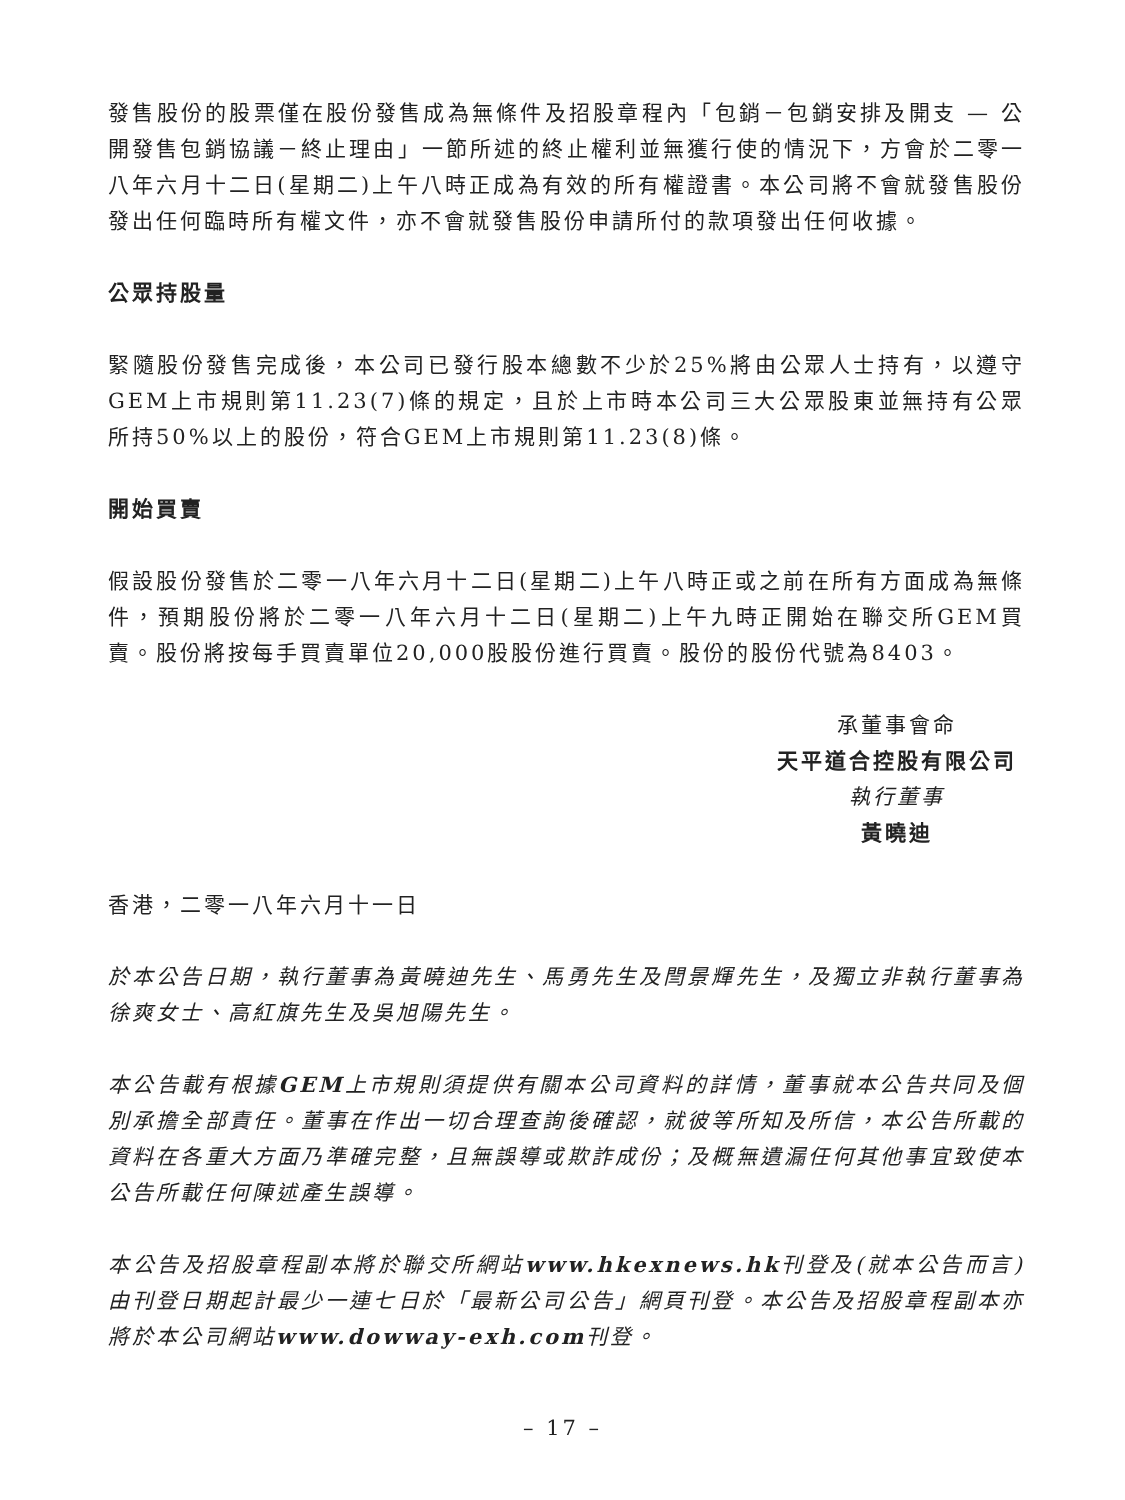發售股份的股票僅在股份發售成為無條件及招股章程內「包銷－包銷安排及開支 — 公開發售包銷協議－終止理由」一節所述的終止權利並無獲行使的情況下，方會於二零一八年六月十二日(星期二)上午八時正成為有效的所有權證書。本公司將不會就發售股份發出任何臨時所有權文件，亦不會就發售股份申請所付的款項發出任何收據。
公眾持股量
緊隨股份發售完成後，本公司已發行股本總數不少於25%將由公眾人士持有，以遵守GEM上市規則第11.23(7)條的規定，且於上市時本公司三大公眾股東並無持有公眾所持50%以上的股份，符合GEM上市規則第11.23(8)條。
開始買賣
假設股份發售於二零一八年六月十二日(星期二)上午八時正或之前在所有方面成為無條件，預期股份將於二零一八年六月十二日(星期二)上午九時正開始在聯交所GEM買賣。股份將按每手買賣單位20,000股股份進行買賣。股份的股份代號為8403。
承董事會命
天平道合控股有限公司
執行董事
黃曉迪
香港，二零一八年六月十一日
於本公告日期，執行董事為黃曉迪先生、馬勇先生及閆景輝先生，及獨立非執行董事為徐爽女士、高紅旗先生及吳旭陽先生。
本公告載有根據GEM上市規則須提供有關本公司資料的詳情，董事就本公告共同及個別承擔全部責任。董事在作出一切合理查詢後確認，就彼等所知及所信，本公告所載的資料在各重大方面乃準確完整，且無誤導或欺詐成份；及概無遺漏任何其他事宜致使本公告所載任何陳述產生誤導。
本公告及招股章程副本將於聯交所網站www.hkexnews.hk刊登及(就本公告而言)由刊登日期起計最少一連七日於「最新公司公告」網頁刊登。本公告及招股章程副本亦將於本公司網站www.dowway-exh.com刊登。
– 17 –